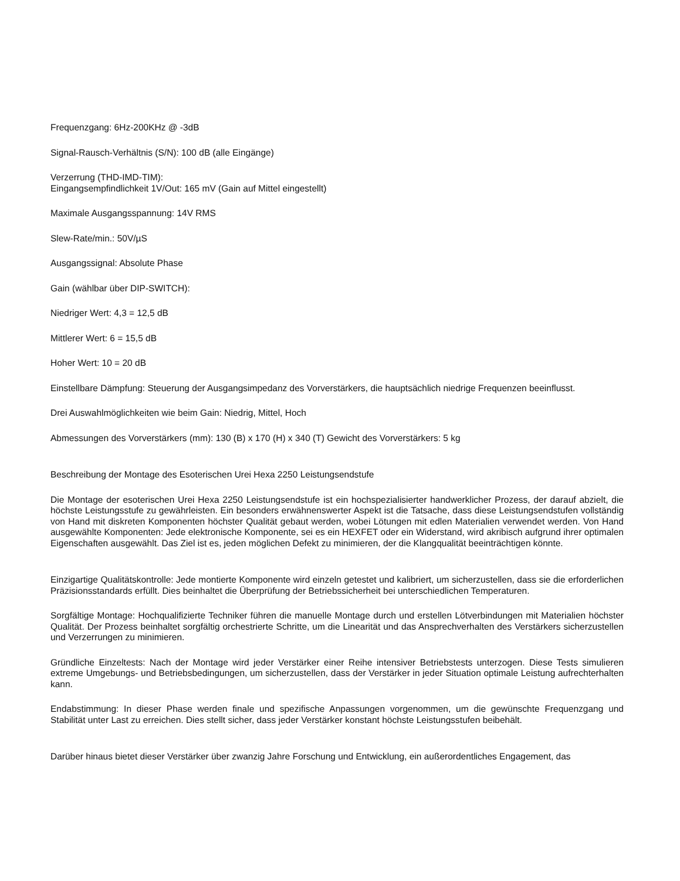Frequenzgang: 6Hz-200KHz @ -3dB
Signal-Rausch-Verhältnis (S/N): 100 dB (alle Eingänge)
Verzerrung (THD-IMD-TIM):
Eingangsempfindlichkeit 1V/Out: 165 mV (Gain auf Mittel eingestellt)
Maximale Ausgangsspannung: 14V RMS
Slew-Rate/min.: 50V/µS
Ausgangssignal: Absolute Phase
Gain (wählbar über DIP-SWITCH):
Niedriger Wert: 4,3 = 12,5 dB
Mittlerer Wert: 6 = 15,5 dB
Hoher Wert: 10 = 20 dB
Einstellbare Dämpfung: Steuerung der Ausgangsimpedanz des Vorverstärkers, die hauptsächlich niedrige Frequenzen beeinflusst.
Drei Auswahlmöglichkeiten wie beim Gain: Niedrig, Mittel, Hoch
Abmessungen des Vorverstärkers (mm): 130 (B) x 170 (H) x 340 (T) Gewicht des Vorverstärkers: 5 kg
Beschreibung der Montage des Esoterischen Urei Hexa 2250 Leistungsendstufe
Die Montage der esoterischen Urei Hexa 2250 Leistungsendstufe ist ein hochspezialisierter handwerklicher Prozess, der darauf abzielt, die höchste Leistungsstufe zu gewährleisten. Ein besonders erwähnenswerter Aspekt ist die Tatsache, dass diese Leistungsendstufen vollständig von Hand mit diskreten Komponenten höchster Qualität gebaut werden, wobei Lötungen mit edlen Materialien verwendet werden. Von Hand ausgewählte Komponenten: Jede elektronische Komponente, sei es ein HEXFET oder ein Widerstand, wird akribisch aufgrund ihrer optimalen Eigenschaften ausgewählt. Das Ziel ist es, jeden möglichen Defekt zu minimieren, der die Klangqualität beeinträchtigen könnte.
Einzigartige Qualitätskontrolle: Jede montierte Komponente wird einzeln getestet und kalibriert, um sicherzustellen, dass sie die erforderlichen Präzisionsstandards erfüllt. Dies beinhaltet die Überprüfung der Betriebssicherheit bei unterschiedlichen Temperaturen.
Sorgfältige Montage: Hochqualifizierte Techniker führen die manuelle Montage durch und erstellen Lötverbindungen mit Materialien höchster Qualität. Der Prozess beinhaltet sorgfältig orchestrierte Schritte, um die Linearität und das Ansprechverhalten des Verstärkers sicherzustellen und Verzerrungen zu minimieren.
Gründliche Einzeltests: Nach der Montage wird jeder Verstärker einer Reihe intensiver Betriebstests unterzogen. Diese Tests simulieren extreme Umgebungs- und Betriebsbedingungen, um sicherzustellen, dass der Verstärker in jeder Situation optimale Leistung aufrechterhalten kann.
Endabstimmung: In dieser Phase werden finale und spezifische Anpassungen vorgenommen, um die gewünschte Frequenzgang und Stabilität unter Last zu erreichen. Dies stellt sicher, dass jeder Verstärker konstant höchste Leistungsstufen beibehält.
Darüber hinaus bietet dieser Verstärker über zwanzig Jahre Forschung und Entwicklung, ein außerordentliches Engagement, das